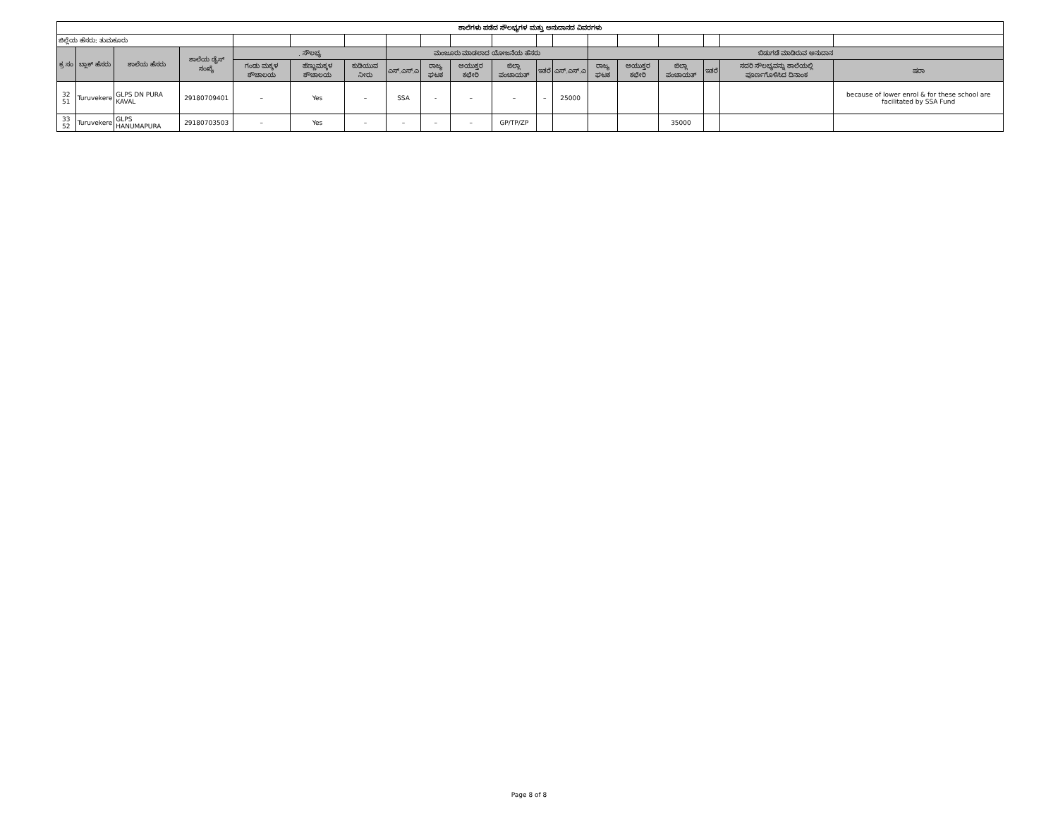| ಶಾಲೆಗಳು ಪಡೆದ ಸೌಲಭ್ಯಗಳ ಮತ್ತು ಅನುದಾನದ ವಿವರಗಳು | | | | | | | | | | | | | | | | | | |
| ಜಿಲ್ಲೆಯ ಹೆಸರು: ತುಮಕೂರು | | | | | | | | | | | | | | | | | | |
| ಕ್ರ ಸಂ | ಬ್ಲಾಕ್ ಹೆಸರು | ಶಾಲೆಯ ಹೆಸರು | ಶಾಲೆಯ ಡೈಸ್ ಸಂಖ್ಯೆ | . ಸೌಲಭ್ಯ | | | ಮಂಜೂರು ಮಾಡಲಾದ ಯೋಜನೆಯ ಹೆಸರು | | | | | | ಬಿಡುಗಡೆ ಮಾಡಿರುವ ಅನುದಾನ | | | | | |
| | | | | ಗಂಡು ಮಕ್ಕಳ ಶೌಚಾಲಯ | ಹೆಣ್ಣುಮಕ್ಕಳ ಶೌಚಾಲಯ | ಕುಡಿಯುವ ನೀರು | ಎಸ್.ಎಸ್.ಎ | ರಾಜ್ಯ ಘಟಕ | ಆಯುಕ್ತರ ಕಛೇರಿ | ಜಿಲ್ಲಾ ಪಂಚಾಯತ್ | ಇತರೆ | ಎಸ್.ಎಸ್.ಎ | ರಾಜ್ಯ ಘಟಕ | ಆಯುಕ್ತರ ಕಛೇರಿ | ಜಿಲ್ಲಾ ಪಂಚಾಯತ್ | ಇತರೆ | ಸದರಿ ಸೌಲಭ್ಯವನ್ನು ಶಾಲೆಯಲ್ಲಿ ಪೂರ್ಣಗೊಳಿಸಿದ ದಿನಾಂಕ | ಷರಾ |
| 32 51 | Turuvekere | GLPS DN PURA KAVAL | 29180709401 | – | Yes | – | SSA | - | – | – | – | 25000 | | | | | | because of lower enrol & for these school are facilitated by SSA Fund |
| 33 52 | Turuvekere | GLPS HANUMAPURA | 29180703503 | – | Yes | – | – | – | – | GP/TP/ZP | | | | | 35000 | | | |
Page 8 of 8